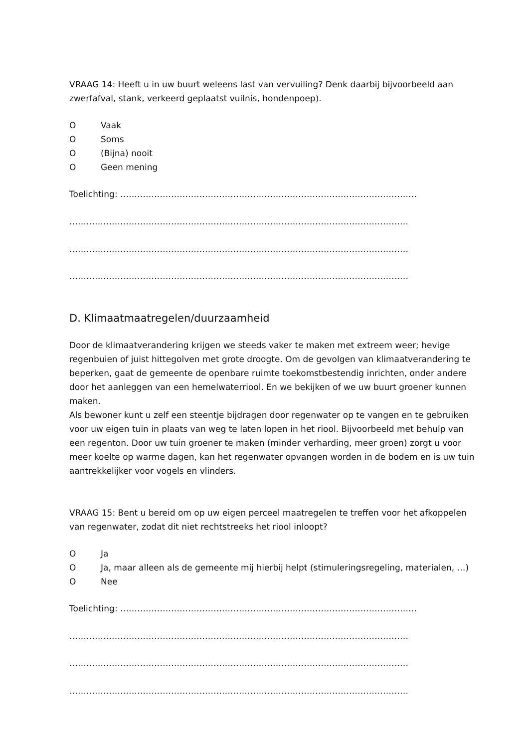VRAAG 14: Heeft u in uw buurt weleens last van vervuiling? Denk daarbij bijvoorbeeld aan zwerfafval, stank, verkeerd geplaatst vuilnis, hondenpoep).
O Vaak
O Soms
O (Bijna) nooit
O Geen mening
Toelichting: ……………………………………………………………………………………………
…………………………………………………………………………………………………………
…………………………………………………………………………………………………………
…………………………………………………………………………………………………………
D. Klimaatmaatregelen/duurzaamheid
Door de klimaatverandering krijgen we steeds vaker te maken met extreem weer; hevige regenbuien of juist hittegolven met grote droogte. Om de gevolgen van klimaatverandering te beperken, gaat de gemeente de openbare ruimte toekomstbestendig inrichten, onder andere door het aanleggen van een hemelwaterriool. En we bekijken of we uw buurt groener kunnen maken.
Als bewoner kunt u zelf een steentje bijdragen door regenwater op te vangen en te gebruiken voor uw eigen tuin in plaats van weg te laten lopen in het riool. Bijvoorbeeld met behulp van een regenton. Door uw tuin groener te maken (minder verharding, meer groen) zorgt u voor meer koelte op warme dagen, kan het regenwater opvangen worden in de bodem en is uw tuin aantrekkelijker voor vogels en vlinders.
VRAAG 15: Bent u bereid om op uw eigen perceel maatregelen te treffen voor het afkoppelen van regenwater, zodat dit niet rechtstreeks het riool inloopt?
O Ja
O Ja, maar alleen als de gemeente mij hierbij helpt (stimuleringsregeling, materialen, …)
O Nee
Toelichting: ……………………………………………………………………………………………
…………………………………………………………………………………………………………
…………………………………………………………………………………………………………
…………………………………………………………………………………………………………